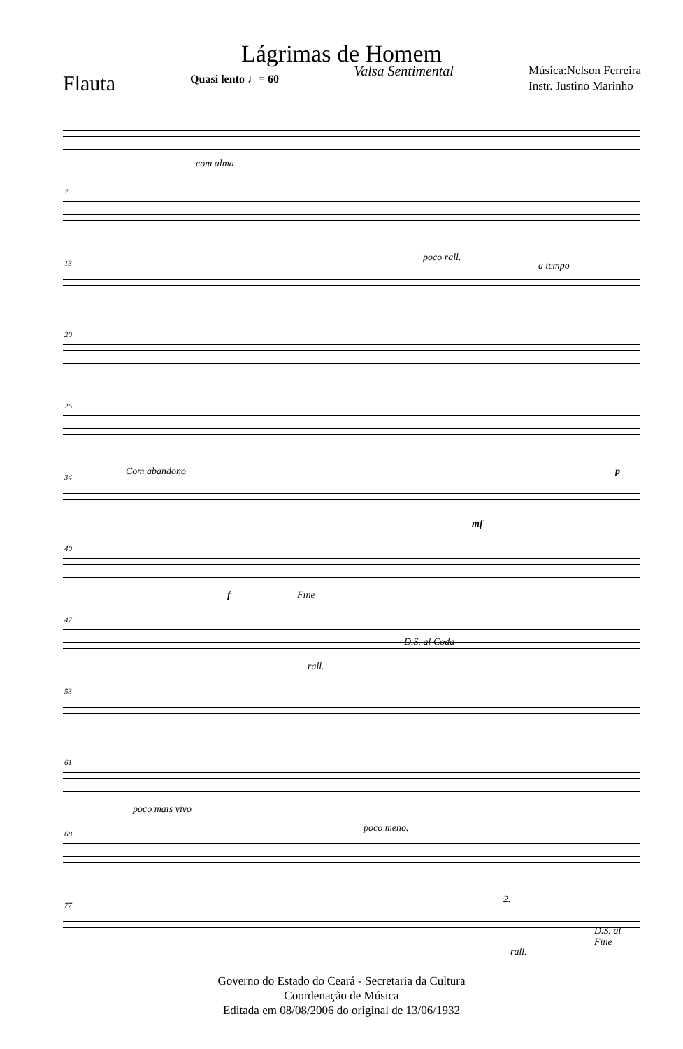Lágrimas de Homem
Flauta
Quasi lento ♩= 60
Valsa Sentimental
Música:Nelson Ferreira
Instr. Justino Marinho
com alma
7
13 poco rall.
a tempo
20
26
34 Com abandono p
mf
40
f Fine
47
D.S. al Coda
rall.
53
61
poco mais vivo
68 poco meno.
77 2.
D.S. al Fine
rall.
Governo do Estado do Ceará - Secretaria da Cultura
Coordenação de Música
Editada em 08/08/2006 do original de 13/06/1932